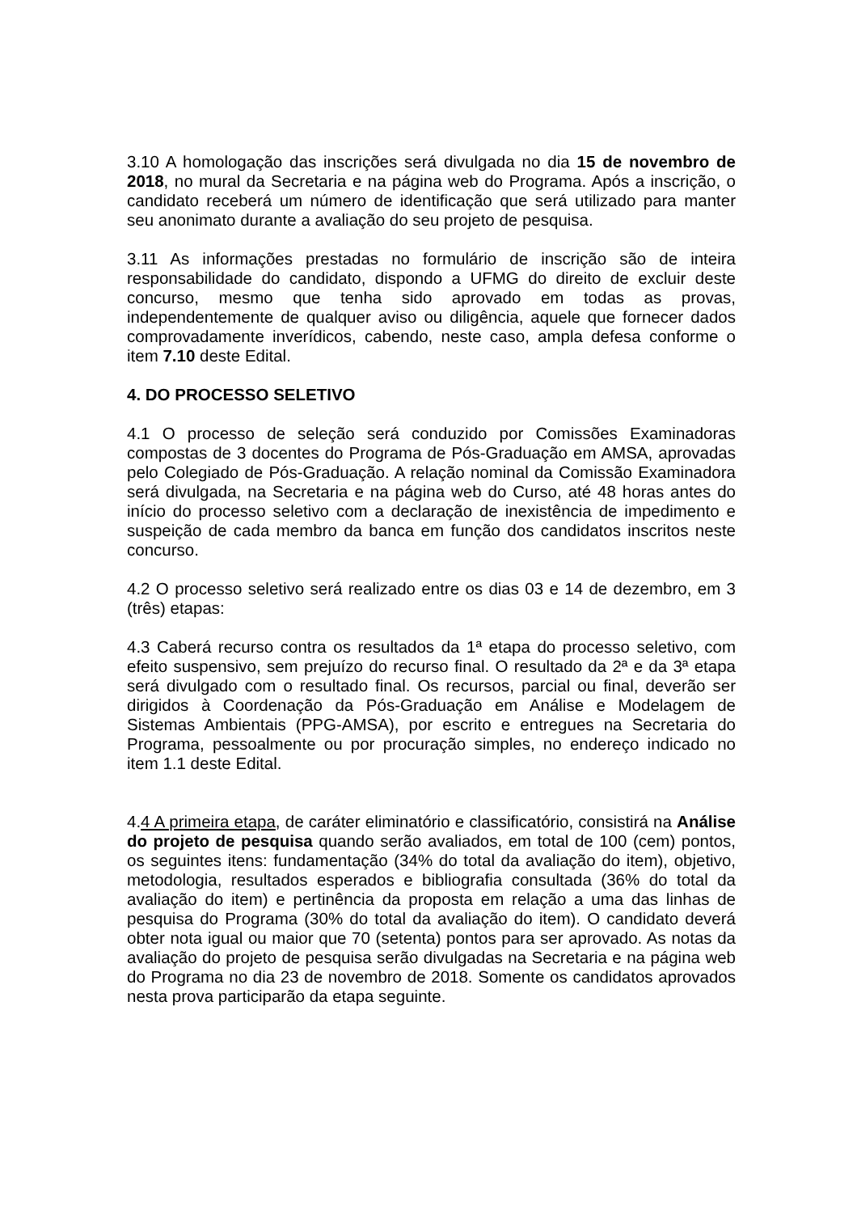3.10 A homologação das inscrições será divulgada no dia 15 de novembro de 2018, no mural da Secretaria e na página web do Programa. Após a inscrição, o candidato receberá um número de identificação que será utilizado para manter seu anonimato durante a avaliação do seu projeto de pesquisa.
3.11 As informações prestadas no formulário de inscrição são de inteira responsabilidade do candidato, dispondo a UFMG do direito de excluir deste concurso, mesmo que tenha sido aprovado em todas as provas, independentemente de qualquer aviso ou diligência, aquele que fornecer dados comprovadamente inverídicos, cabendo, neste caso, ampla defesa conforme o item 7.10 deste Edital.
4. DO PROCESSO SELETIVO
4.1 O processo de seleção será conduzido por Comissões Examinadoras compostas de 3 docentes do Programa de Pós-Graduação em AMSA, aprovadas pelo Colegiado de Pós-Graduação. A relação nominal da Comissão Examinadora será divulgada, na Secretaria e na página web do Curso, até 48 horas antes do início do processo seletivo com a declaração de inexistência de impedimento e suspeição de cada membro da banca em função dos candidatos inscritos neste concurso.
4.2 O processo seletivo será realizado entre os dias 03 e 14 de dezembro, em 3 (três) etapas:
4.3 Caberá recurso contra os resultados da 1ª etapa do processo seletivo, com efeito suspensivo, sem prejuízo do recurso final. O resultado da 2ª e da 3ª etapa será divulgado com o resultado final. Os recursos, parcial ou final, deverão ser dirigidos à Coordenação da Pós-Graduação em Análise e Modelagem de Sistemas Ambientais (PPG-AMSA), por escrito e entregues na Secretaria do Programa, pessoalmente ou por procuração simples, no endereço indicado no item 1.1 deste Edital.
4.4 A primeira etapa, de caráter eliminatório e classificatório, consistirá na Análise do projeto de pesquisa quando serão avaliados, em total de 100 (cem) pontos, os seguintes itens: fundamentação (34% do total da avaliação do item), objetivo, metodologia, resultados esperados e bibliografia consultada (36% do total da avaliação do item) e pertinência da proposta em relação a uma das linhas de pesquisa do Programa (30% do total da avaliação do item). O candidato deverá obter nota igual ou maior que 70 (setenta) pontos para ser aprovado. As notas da avaliação do projeto de pesquisa serão divulgadas na Secretaria e na página web do Programa no dia 23 de novembro de 2018. Somente os candidatos aprovados nesta prova participarão da etapa seguinte.